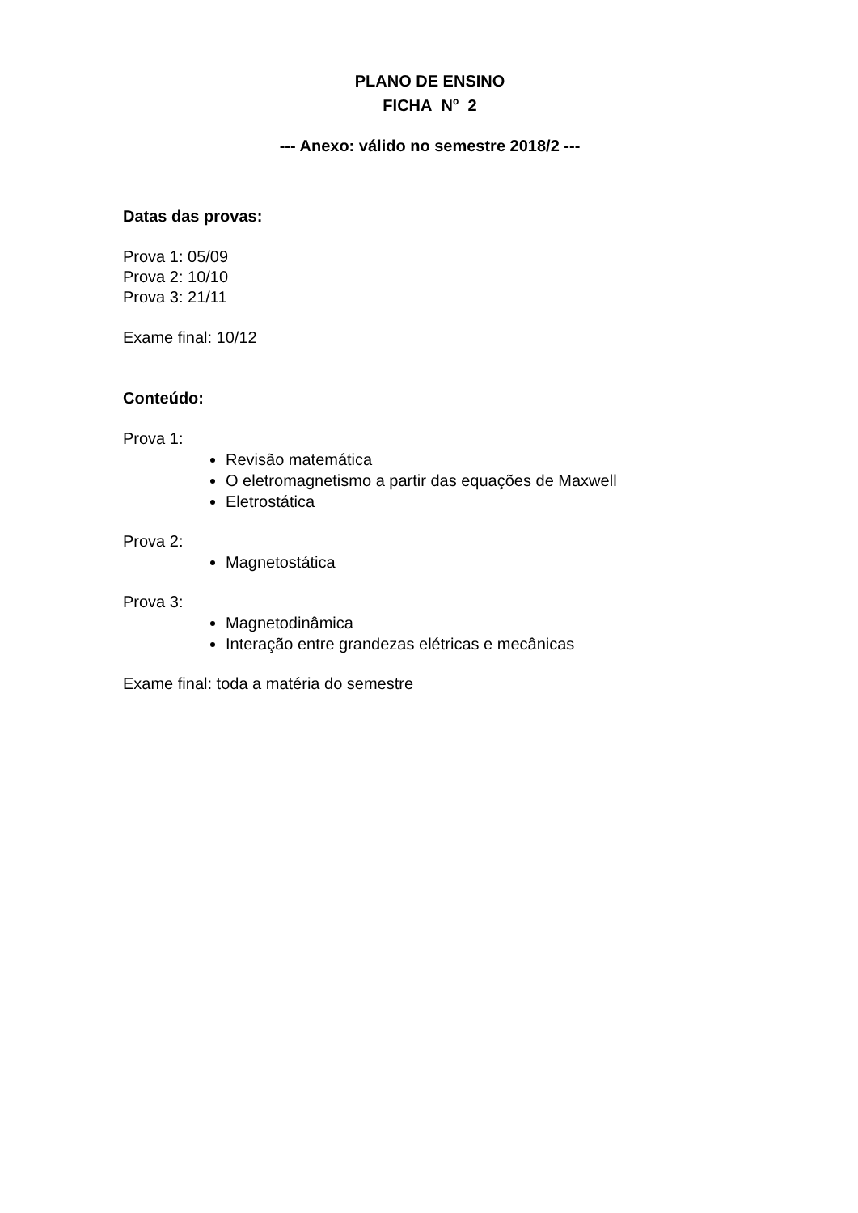PLANO DE ENSINO
FICHA N<sup>o</sup> 2
--- Anexo: válido no semestre 2018/2 ---
Datas das provas:
Prova 1: 05/09
Prova 2: 10/10
Prova 3: 21/11
Exame final: 10/12
Conteúdo:
Prova 1:
Revisão matemática
O eletromagnetismo a partir das equações de Maxwell
Eletrostática
Prova 2:
Magnetostática
Prova 3:
Magnetodinâmica
Interação entre grandezas elétricas e mecânicas
Exame final: toda a matéria do semestre